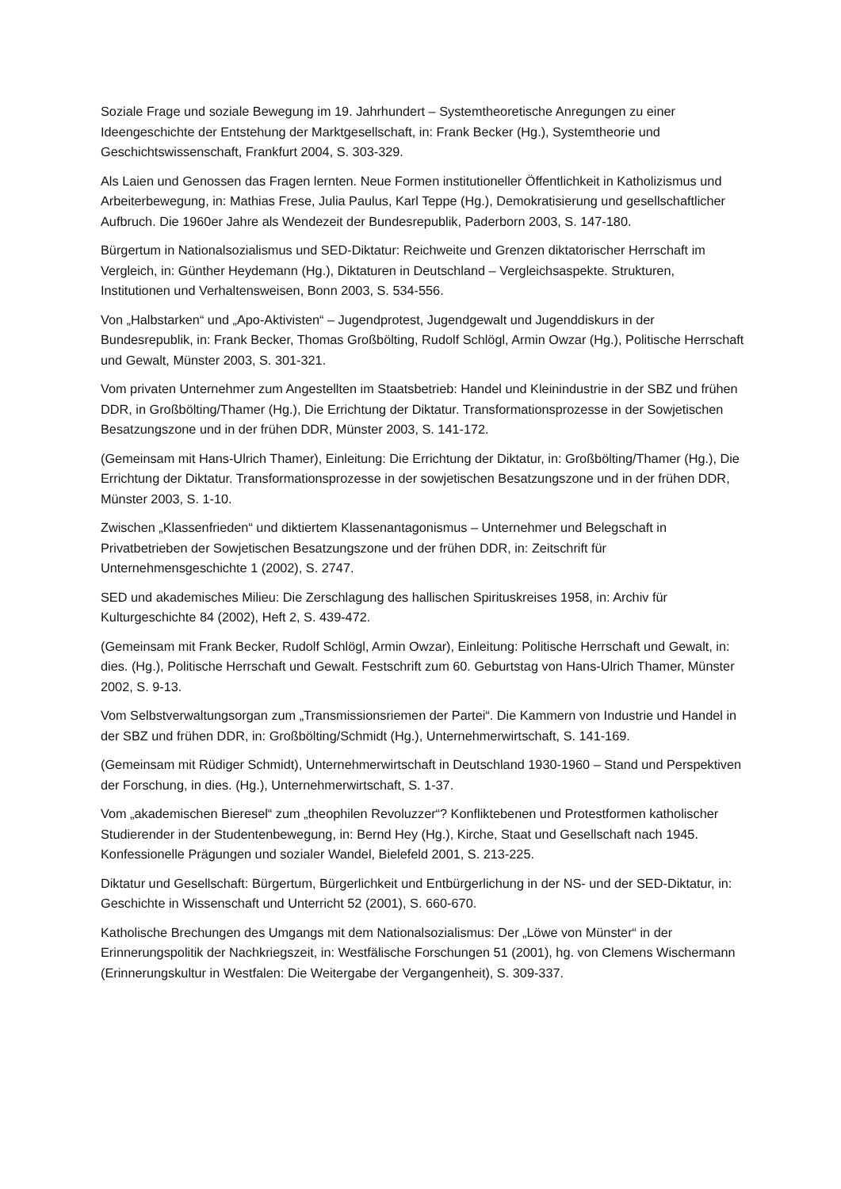Soziale Frage und soziale Bewegung im 19. Jahrhundert – Systemtheoretische Anregungen zu einer Ideengeschichte der Entstehung der Marktgesellschaft, in: Frank Becker (Hg.), Systemtheorie und Geschichtswissenschaft, Frankfurt 2004, S. 303-329.
Als Laien und Genossen das Fragen lernten. Neue Formen institutioneller Öffentlichkeit in Katholizismus und Arbeiterbewegung, in: Mathias Frese, Julia Paulus, Karl Teppe (Hg.), Demokratisierung und gesellschaftlicher Aufbruch. Die 1960er Jahre als Wendezeit der Bundesrepublik, Paderborn 2003, S. 147-180.
Bürgertum in Nationalsozialismus und SED-Diktatur: Reichweite und Grenzen diktatorischer Herrschaft im Vergleich, in: Günther Heydemann (Hg.), Diktaturen in Deutschland – Vergleichsaspekte. Strukturen, Institutionen und Verhaltensweisen, Bonn 2003, S. 534-556.
Von „Halbstarken“ und „Apo-Aktivisten“ – Jugendprotest, Jugendgewalt und Jugenddiskurs in der Bundesrepublik, in: Frank Becker, Thomas Großbölting, Rudolf Schlögl, Armin Owzar (Hg.), Politische Herrschaft und Gewalt, Münster 2003, S. 301-321.
Vom privaten Unternehmer zum Angestellten im Staatsbetrieb: Handel und Kleinindustrie in der SBZ und frühen DDR, in Großbölting/Thamer (Hg.), Die Errichtung der Diktatur. Transformationsprozesse in der Sowjetischen Besatzungszone und in der frühen DDR, Münster 2003, S. 141-172.
(Gemeinsam mit Hans-Ulrich Thamer), Einleitung: Die Errichtung der Diktatur, in: Großbölting/Thamer (Hg.), Die Errichtung der Diktatur. Transformationsprozesse in der sowjetischen Besatzungszone und in der frühen DDR, Münster 2003, S. 1-10.
Zwischen „Klassenfrieden“ und diktiertem Klassenantagonismus – Unternehmer und Belegschaft in Privatbetrieben der Sowjetischen Besatzungszone und der frühen DDR, in: Zeitschrift für Unternehmensgeschichte 1 (2002), S. 2747.
SED und akademisches Milieu: Die Zerschlagung des hallischen Spirituskreises 1958, in: Archiv für Kulturgeschichte 84 (2002), Heft 2, S. 439-472.
(Gemeinsam mit Frank Becker, Rudolf Schlögl, Armin Owzar), Einleitung: Politische Herrschaft und Gewalt, in: dies. (Hg.), Politische Herrschaft und Gewalt. Festschrift zum 60. Geburtstag von Hans-Ulrich Thamer, Münster 2002, S. 9-13.
Vom Selbstverwaltungsorgan zum „Transmissionsriemen der Partei“. Die Kammern von Industrie und Handel in der SBZ und frühen DDR, in: Großbölting/Schmidt (Hg.), Unternehmerwirtschaft, S. 141-169.
(Gemeinsam mit Rüdiger Schmidt), Unternehmerwirtschaft in Deutschland 1930-1960 – Stand und Perspektiven der Forschung, in dies. (Hg.), Unternehmerwirtschaft, S. 1-37.
Vom „akademischen Bieresel“ zum „theophilen Revoluzzer“? Konfliktebenen und Protestformen katholischer Studierender in der Studentenbewegung, in: Bernd Hey (Hg.), Kirche, Staat und Gesellschaft nach 1945. Konfessionelle Prägungen und sozialer Wandel, Bielefeld 2001, S. 213-225.
Diktatur und Gesellschaft: Bürgertum, Bürgerlichkeit und Entbürgerlichung in der NS- und der SED-Diktatur, in: Geschichte in Wissenschaft und Unterricht 52 (2001), S. 660-670.
Katholische Brechungen des Umgangs mit dem Nationalsozialismus: Der „Löwe von Münster“ in der Erinnerungspolitik der Nachkriegszeit, in: Westfälische Forschungen 51 (2001), hg. von Clemens Wischermann (Erinnerungskultur in Westfalen: Die Weitergabe der Vergangenheit), S. 309-337.